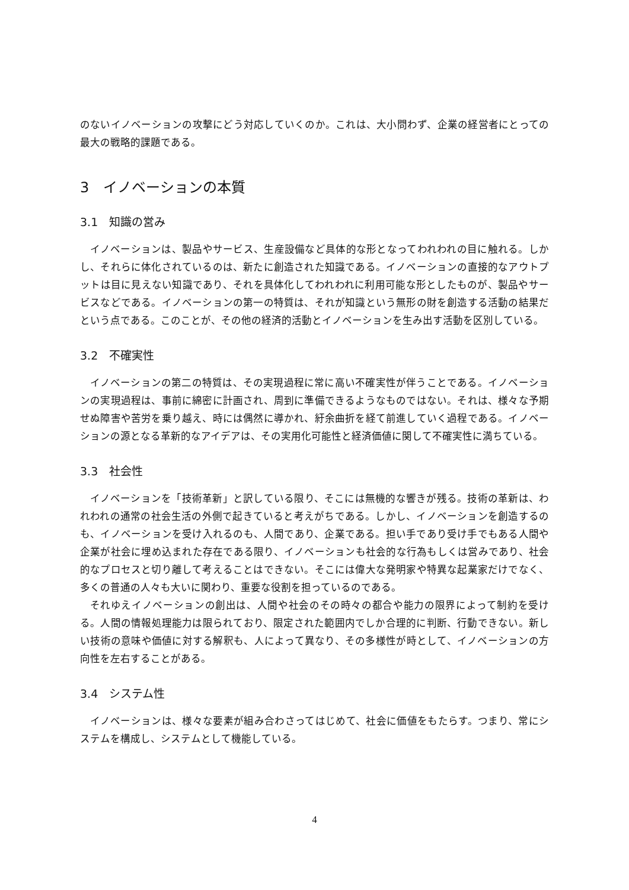のないイノベーションの攻撃にどう対応していくのか。これは、大小問わず、企業の経営者にとっての最大の戦略的課題である。
3　イノベーションの本質
3.1　知識の営み
イノベーションは、製品やサービス、生産設備など具体的な形となってわれわれの目に触れる。しかし、それらに体化されているのは、新たに創造された知識である。イノベーションの直接的なアウトプットは目に見えない知識であり、それを具体化してわれわれに利用可能な形としたものが、製品やサービスなどである。イノベーションの第一の特質は、それが知識という無形の財を創造する活動の結果だという点である。このことが、その他の経済的活動とイノベーションを生み出す活動を区別している。
3.2　不確実性
イノベーションの第二の特質は、その実現過程に常に高い不確実性が伴うことである。イノベーションの実現過程は、事前に綿密に計画され、周到に準備できるようなものではない。それは、様々な予期せぬ障害や苦労を乗り越え、時には偶然に導かれ、紆余曲折を経て前進していく過程である。イノベーションの源となる革新的なアイデアは、その実用化可能性と経済価値に関して不確実性に満ちている。
3.3　社会性
イノベーションを「技術革新」と訳している限り、そこには無機的な響きが残る。技術の革新は、われわれの通常の社会生活の外側で起きていると考えがちである。しかし、イノベーションを創造するのも、イノベーションを受け入れるのも、人間であり、企業である。担い手であり受け手でもある人間や企業が社会に埋め込まれた存在である限り、イノベーションも社会的な行為もしくは営みであり、社会的なプロセスと切り離して考えることはできない。そこには偉大な発明家や特異な起業家だけでなく、多くの普通の人々も大いに関わり、重要な役割を担っているのである。
それゆえイノベーションの創出は、人間や社会のその時々の都合や能力の限界によって制約を受ける。人間の情報処理能力は限られており、限定された範囲内でしか合理的に判断、行動できない。新しい技術の意味や価値に対する解釈も、人によって異なり、その多様性が時として、イノベーションの方向性を左右することがある。
3.4　システム性
イノベーションは、様々な要素が組み合わさってはじめて、社会に価値をもたらす。つまり、常にシステムを構成し、システムとして機能している。
4